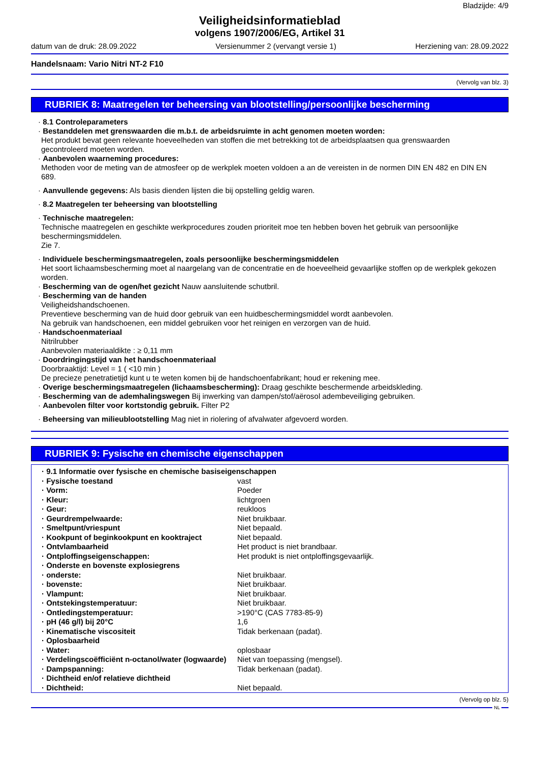Bladzijde: 4/9
Veiligheidsinformatieblad
volgens 1907/2006/EG, Artikel 31
datum van de druk: 28.09.2022 Versienummer 2 (vervangt versie 1) Herziening van: 28.09.2022
Handelsnaam: Vario Nitri NT-2 F10
(Vervolg van blz. 3)
RUBRIEK 8: Maatregelen ter beheersing van blootstelling/persoonlijke bescherming
· 8.1 Controleparameters
· Bestanddelen met grenswaarden die m.b.t. de arbeidsruimte in acht genomen moeten worden:
Het produkt bevat geen relevante hoeveelheden van stoffen die met betrekking tot de arbeidsplaatsen qua grenswaarden gecontroleerd moeten worden.
· Aanbevolen waarneming procedures:
Methoden voor de meting van de atmosfeer op de werkplek moeten voldoen a an de vereisten in de normen DIN EN 482 en DIN EN 689.
· Aanvullende gegevens: Als basis dienden lijsten die bij opstelling geldig waren.
· 8.2 Maatregelen ter beheersing van blootstelling
· Technische maatregelen:
Technische maatregelen en geschikte werkprocedures zouden prioriteit moe ten hebben boven het gebruik van persoonlijke beschermingsmiddelen.
Zie 7.
· Individuele beschermingsmaatregelen, zoals persoonlijke beschermingsmiddelen
Het soort lichaamsbescherming moet al naargelang van de concentratie en de hoeveelheid gevaarlijke stoffen op de werkplek gekozen worden.
· Bescherming van de ogen/het gezicht Nauw aansluitende schutbril.
· Bescherming van de handen
Veiligheidshandschoenen.
Preventieve bescherming van de huid door gebruik van een huidbeschermingsmiddel wordt aanbevolen.
Na gebruik van handschoenen, een middel gebruiken voor het reinigen en verzorgen van de huid.
· Handschoenmateriaal
Nitrilrubber
Aanbevolen materiaaldikte : ≥ 0,11 mm
· Doordringingstijd van het handschoenmateriaal
Doorbraaktijd: Level = 1 ( <10 min )
De precieze penetratietijd kunt u te weten komen bij de handschoenfabrikant; houd er rekening mee.
· Overige beschermingsmaatregelen (lichaamsbescherming): Draag geschikte beschermende arbeidskleding.
· Bescherming van de ademhalingswegen Bij inwerking van dampen/stof/aërosol adembeveiliging gebruiken.
· Aanbevolen filter voor kortstondig gebruik. Filter P2
· Beheersing van milieublootstelling Mag niet in riolering of afvalwater afgevoerd worden.
RUBRIEK 9: Fysische en chemische eigenschappen
| · 9.1 Informatie over fysische en chemische basiseigenschappen | |
| · Fysische toestand | vast |
| · Vorm: | Poeder |
| · Kleur: | lichtgroen |
| · Geur: | reukloos |
| · Geurdrempelwaarde: | Niet bruikbaar. |
| · Smeltpunt/vriespunt | Niet bepaald. |
| · Kookpunt of beginkookpunt en kooktraject | Niet bepaald. |
| · Ontvlambaarheid | Het product is niet brandbaar. |
| · Ontploffingseigenschappen: | Het produkt is niet ontploffingsgevaarlijk. |
| · Onderste en bovenste explosiegrens | |
| · onderste: | Niet bruikbaar. |
| · bovenste: | Niet bruikbaar. |
| · Vlampunt: | Niet bruikbaar. |
| · Ontstekingstemperatuur: | Niet bruikbaar. |
| · Ontledingstemperatuur: | >190°C (CAS 7783-85-9) |
| · pH (46 g/l) bij 20°C | 1,6 |
| · Kinematische viscositeit | Tidak berkenaan (padat). |
| · Oplosbaarheid | |
| · Water: | oplosbaar |
| · Verdelingscoëfficiënt n-octanol/water (logwaarde) | Niet van toepassing (mengsel). |
| · Dampspanning: | Tidak berkenaan (padat). |
| · Dichtheid en/of relatieve dichtheid | |
| · Dichtheid: | Niet bepaald. |
(Vervolg op blz. 5)
NL